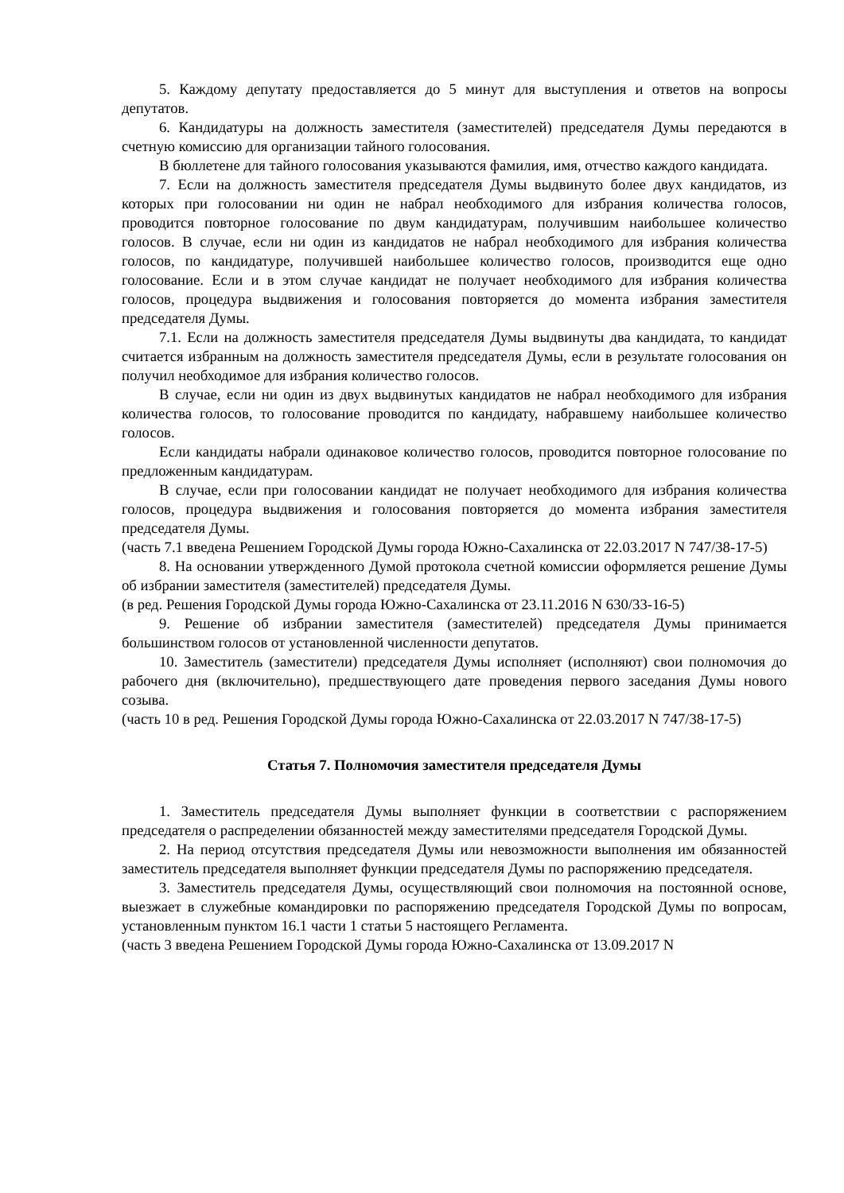5. Каждому депутату предоставляется до 5 минут для выступления и ответов на вопросы депутатов.
6. Кандидатуры на должность заместителя (заместителей) председателя Думы передаются в счетную комиссию для организации тайного голосования.
В бюллетене для тайного голосования указываются фамилия, имя, отчество каждого кандидата.
7. Если на должность заместителя председателя Думы выдвинуто более двух кандидатов, из которых при голосовании ни один не набрал необходимого для избрания количества голосов, проводится повторное голосование по двум кандидатурам, получившим наибольшее количество голосов. В случае, если ни один из кандидатов не набрал необходимого для избрания количества голосов, по кандидатуре, получившей наибольшее количество голосов, производится еще одно голосование. Если и в этом случае кандидат не получает необходимого для избрания количества голосов, процедура выдвижения и голосования повторяется до момента избрания заместителя председателя Думы.
7.1. Если на должность заместителя председателя Думы выдвинуты два кандидата, то кандидат считается избранным на должность заместителя председателя Думы, если в результате голосования он получил необходимое для избрания количество голосов.
В случае, если ни один из двух выдвинутых кандидатов не набрал необходимого для избрания количества голосов, то голосование проводится по кандидату, набравшему наибольшее количество голосов.
Если кандидаты набрали одинаковое количество голосов, проводится повторное голосование по предложенным кандидатурам.
В случае, если при голосовании кандидат не получает необходимого для избрания количества голосов, процедура выдвижения и голосования повторяется до момента избрания заместителя председателя Думы.
(часть 7.1 введена Решением Городской Думы города Южно-Сахалинска от 22.03.2017 N 747/38-17-5)
8. На основании утвержденного Думой протокола счетной комиссии оформляется решение Думы об избрании заместителя (заместителей) председателя Думы.
(в ред. Решения Городской Думы города Южно-Сахалинска от 23.11.2016 N 630/33-16-5)
9. Решение об избрании заместителя (заместителей) председателя Думы принимается большинством голосов от установленной численности депутатов.
10. Заместитель (заместители) председателя Думы исполняет (исполняют) свои полномочия до рабочего дня (включительно), предшествующего дате проведения первого заседания Думы нового созыва.
(часть 10 в ред. Решения Городской Думы города Южно-Сахалинска от 22.03.2017 N 747/38-17-5)
Статья 7. Полномочия заместителя председателя Думы
1. Заместитель председателя Думы выполняет функции в соответствии с распоряжением председателя о распределении обязанностей между заместителями председателя Городской Думы.
2. На период отсутствия председателя Думы или невозможности выполнения им обязанностей заместитель председателя выполняет функции председателя Думы по распоряжению председателя.
3. Заместитель председателя Думы, осуществляющий свои полномочия на постоянной основе, выезжает в служебные командировки по распоряжению председателя Городской Думы по вопросам, установленным пунктом 16.1 части 1 статьи 5 настоящего Регламента.
(часть 3 введена Решением Городской Думы города Южно-Сахалинска от 13.09.2017 N